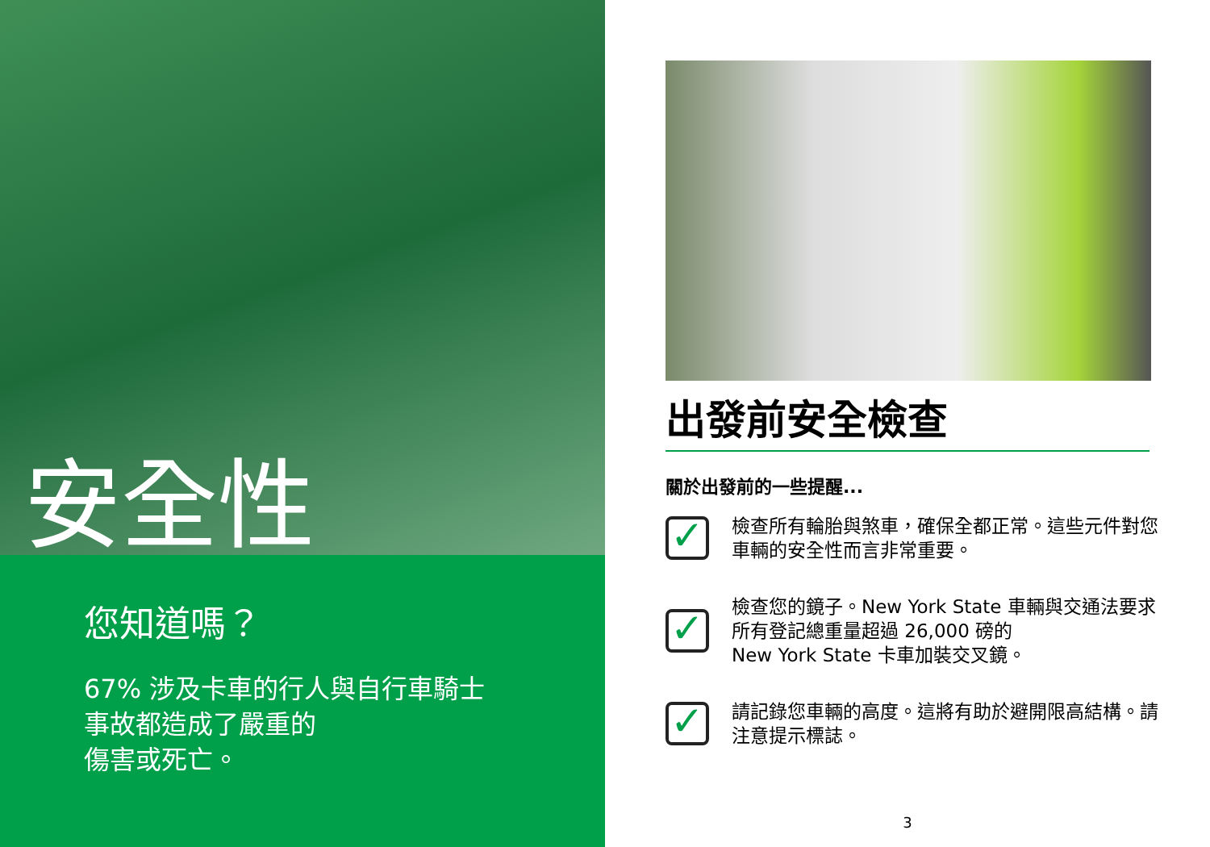安全性
您知道嗎？
67% 涉及卡車的行人與自行車騎士事故都造成了嚴重的
傷害或死亡。
出發前安全檢查
關於出發前的一些提醒...
✓
檢查所有輪胎與煞車，確保全都正常。這些元件對您車輛的安全性而言非常重要。
✓
檢查您的鏡子。New York State 車輛與交通法要求所有登記總重量超過 26,000 磅的
New York State 卡車加裝交叉鏡。
✓
請記錄您車輛的高度。這將有助於避開限高結構。請注意提示標誌。
3